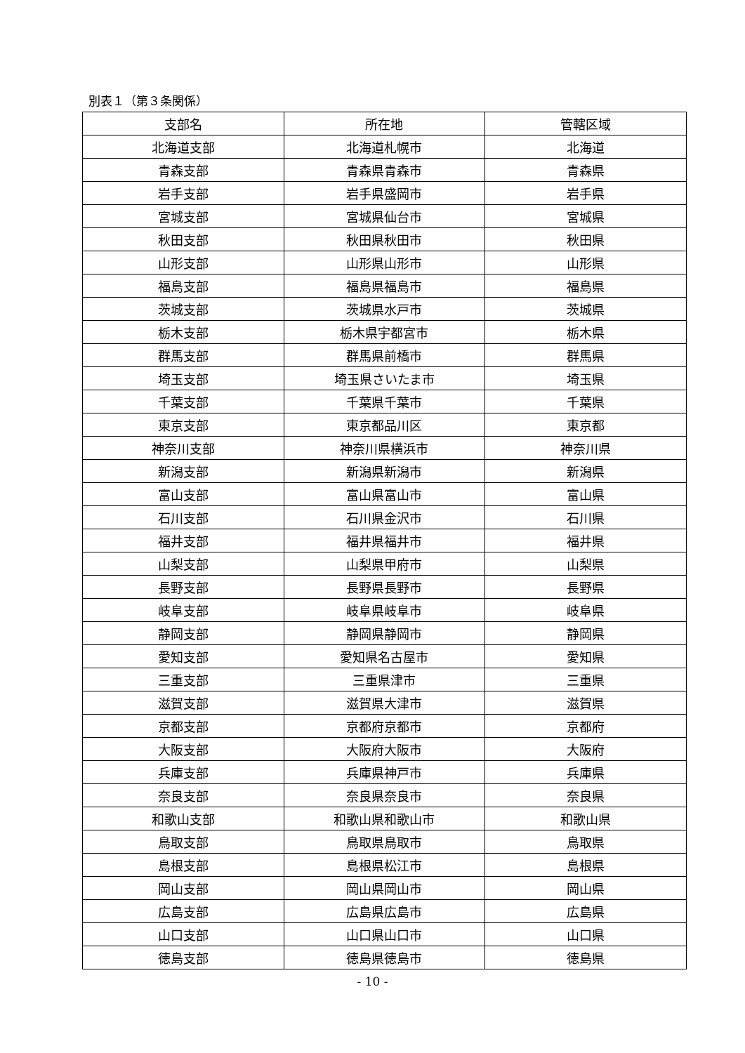別表１（第３条関係）
| 支部名 | 所在地 | 管轄区域 |
| --- | --- | --- |
| 北海道支部 | 北海道札幌市 | 北海道 |
| 青森支部 | 青森県青森市 | 青森県 |
| 岩手支部 | 岩手県盛岡市 | 岩手県 |
| 宮城支部 | 宮城県仙台市 | 宮城県 |
| 秋田支部 | 秋田県秋田市 | 秋田県 |
| 山形支部 | 山形県山形市 | 山形県 |
| 福島支部 | 福島県福島市 | 福島県 |
| 茨城支部 | 茨城県水戸市 | 茨城県 |
| 栃木支部 | 栃木県宇都宮市 | 栃木県 |
| 群馬支部 | 群馬県前橋市 | 群馬県 |
| 埼玉支部 | 埼玉県さいたま市 | 埼玉県 |
| 千葉支部 | 千葉県千葉市 | 千葉県 |
| 東京支部 | 東京都品川区 | 東京都 |
| 神奈川支部 | 神奈川県横浜市 | 神奈川県 |
| 新潟支部 | 新潟県新潟市 | 新潟県 |
| 富山支部 | 富山県富山市 | 富山県 |
| 石川支部 | 石川県金沢市 | 石川県 |
| 福井支部 | 福井県福井市 | 福井県 |
| 山梨支部 | 山梨県甲府市 | 山梨県 |
| 長野支部 | 長野県長野市 | 長野県 |
| 岐阜支部 | 岐阜県岐阜市 | 岐阜県 |
| 静岡支部 | 静岡県静岡市 | 静岡県 |
| 愛知支部 | 愛知県名古屋市 | 愛知県 |
| 三重支部 | 三重県津市 | 三重県 |
| 滋賀支部 | 滋賀県大津市 | 滋賀県 |
| 京都支部 | 京都府京都市 | 京都府 |
| 大阪支部 | 大阪府大阪市 | 大阪府 |
| 兵庫支部 | 兵庫県神戸市 | 兵庫県 |
| 奈良支部 | 奈良県奈良市 | 奈良県 |
| 和歌山支部 | 和歌山県和歌山市 | 和歌山県 |
| 鳥取支部 | 鳥取県鳥取市 | 鳥取県 |
| 島根支部 | 島根県松江市 | 島根県 |
| 岡山支部 | 岡山県岡山市 | 岡山県 |
| 広島支部 | 広島県広島市 | 広島県 |
| 山口支部 | 山口県山口市 | 山口県 |
| 徳島支部 | 徳島県徳島市 | 徳島県 |
- 10 -